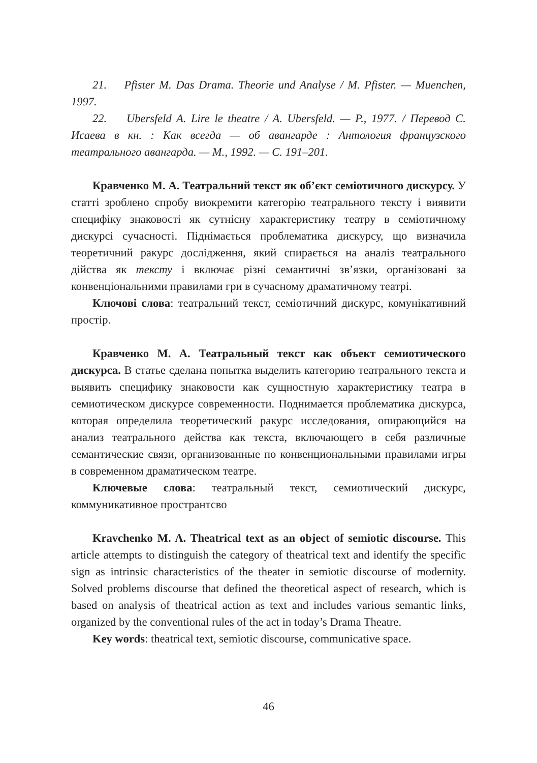21. Pfister M. Das Drama. Theorie und Analyse / M. Pfister. — Muenchen, 1997.
22. Ubersfeld A. Lire le theatre / A. Ubersfeld. — P., 1977. / Перевод С. Исаева в кн. : Как всегда — об авангарде : Антология французского театрального авангарда. — М., 1992. — С. 191–201.
Кравченко М. А. Театральний текст як об’єкт семіотичного дискурсу. У статті зроблено спробу виокремити категорію театрального тексту і виявити специфіку знаковості як сутнісну характеристику театру в семіотичному дискурсі сучасності. Піднімається проблематика дискурсу, що визначила теоретичний ракурс дослідження, який спирається на аналіз театрального дійства як тексту і включає різні семантичні зв’язки, організовані за конвенціональними правилами гри в сучасному драматичному театрі.
Ключові слова: театральний текст, семіотичний дискурс, комунікативний простір.
Кравченко М. А. Театральный текст как объект семиотического дискурса. В статье сделана попытка выделить категорию театрального текста и выявить специфику знаковости как сущностную характеристику театра в семиотическом дискурсе современности. Поднимается проблематика дискурса, которая определила теоретический ракурс исследования, опирающийся на анализ театрального действа как текста, включающего в себя различные семантические связи, организованные по конвенциональными правилами игры в современном драматическом театре.
Ключевые слова: театральный текст, семиотический дискурс, коммуникативное пространтсво
Kravchenko M. A. Theatrical text as an object of semiotic discourse. This article attempts to distinguish the category of theatrical text and identify the specific sign as intrinsic characteristics of the theater in semiotic discourse of modernity. Solved problems discourse that defined the theoretical aspect of research, which is based on analysis of theatrical action as text and includes various semantic links, organized by the conventional rules of the act in today’s Drama Theatre.
Key words: theatrical text, semiotic discourse, communicative space.
46